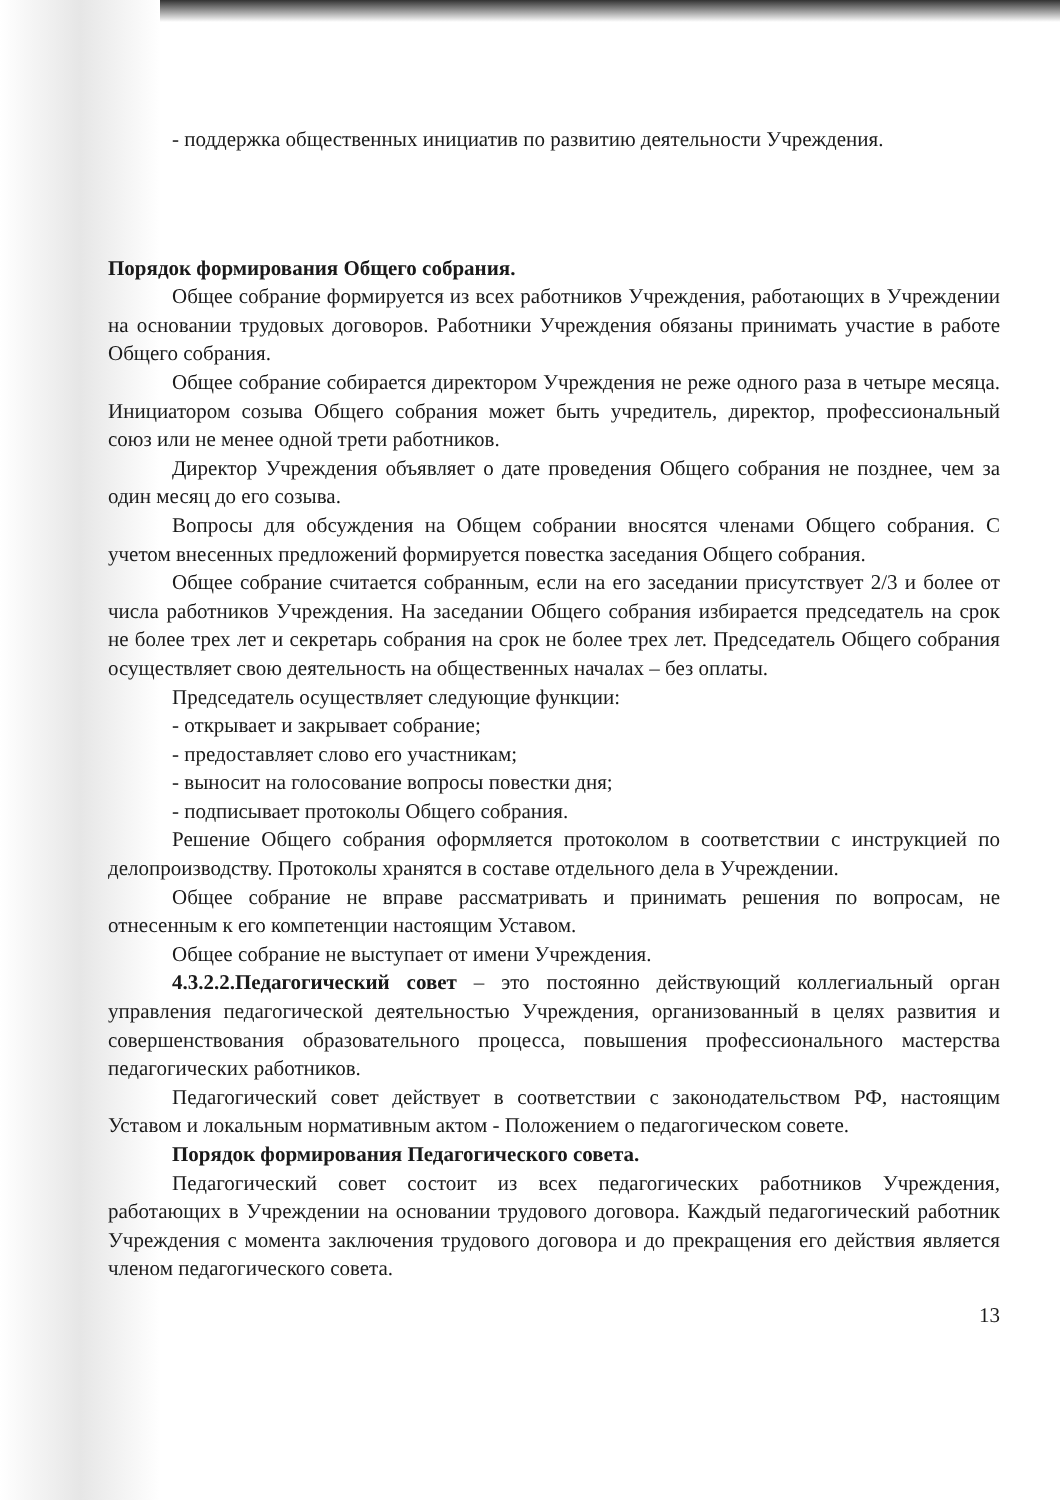- поддержка общественных инициатив по развитию деятельности Учреждения.
Порядок формирования Общего собрания.
Общее собрание формируется из всех работников Учреждения, работающих в Учреждении на основании трудовых договоров. Работники Учреждения обязаны принимать участие в работе Общего собрания.
Общее собрание собирается директором Учреждения не реже одного раза в четыре месяца. Инициатором созыва Общего собрания может быть учредитель, директор, профессиональный союз или не менее одной трети работников.
Директор Учреждения объявляет о дате проведения Общего собрания не позднее, чем за один месяц до его созыва.
Вопросы для обсуждения на Общем собрании вносятся членами Общего собрания. С учетом внесенных предложений формируется повестка заседания Общего собрания.
Общее собрание считается собранным, если на его заседании присутствует 2/3 и более от числа работников Учреждения. На заседании Общего собрания избирается председатель на срок не более трех лет и секретарь собрания на срок не более трех лет. Председатель Общего собрания осуществляет свою деятельность на общественных началах – без оплаты.
Председатель осуществляет следующие функции:
- открывает и закрывает собрание;
- предоставляет слово его участникам;
- выносит на голосование вопросы повестки дня;
- подписывает протоколы Общего собрания.
Решение Общего собрания оформляется протоколом в соответствии с инструкцией по делопроизводству. Протоколы хранятся в составе отдельного дела в Учреждении.
Общее собрание не вправе рассматривать и принимать решения по вопросам, не отнесенным к его компетенции настоящим Уставом.
Общее собрание не выступает от имени Учреждения.
4.3.2.2.Педагогический совет – это постоянно действующий коллегиальный орган управления педагогической деятельностью Учреждения, организованный в целях развития и совершенствования образовательного процесса, повышения профессионального мастерства педагогических работников.
Педагогический совет действует в соответствии с законодательством РФ, настоящим Уставом и локальным нормативным актом - Положением о педагогическом совете.
Порядок формирования Педагогического совета.
Педагогический совет состоит из всех педагогических работников Учреждения, работающих в Учреждении на основании трудового договора. Каждый педагогический работник Учреждения с момента заключения трудового договора и до прекращения его действия является членом педагогического совета.
13